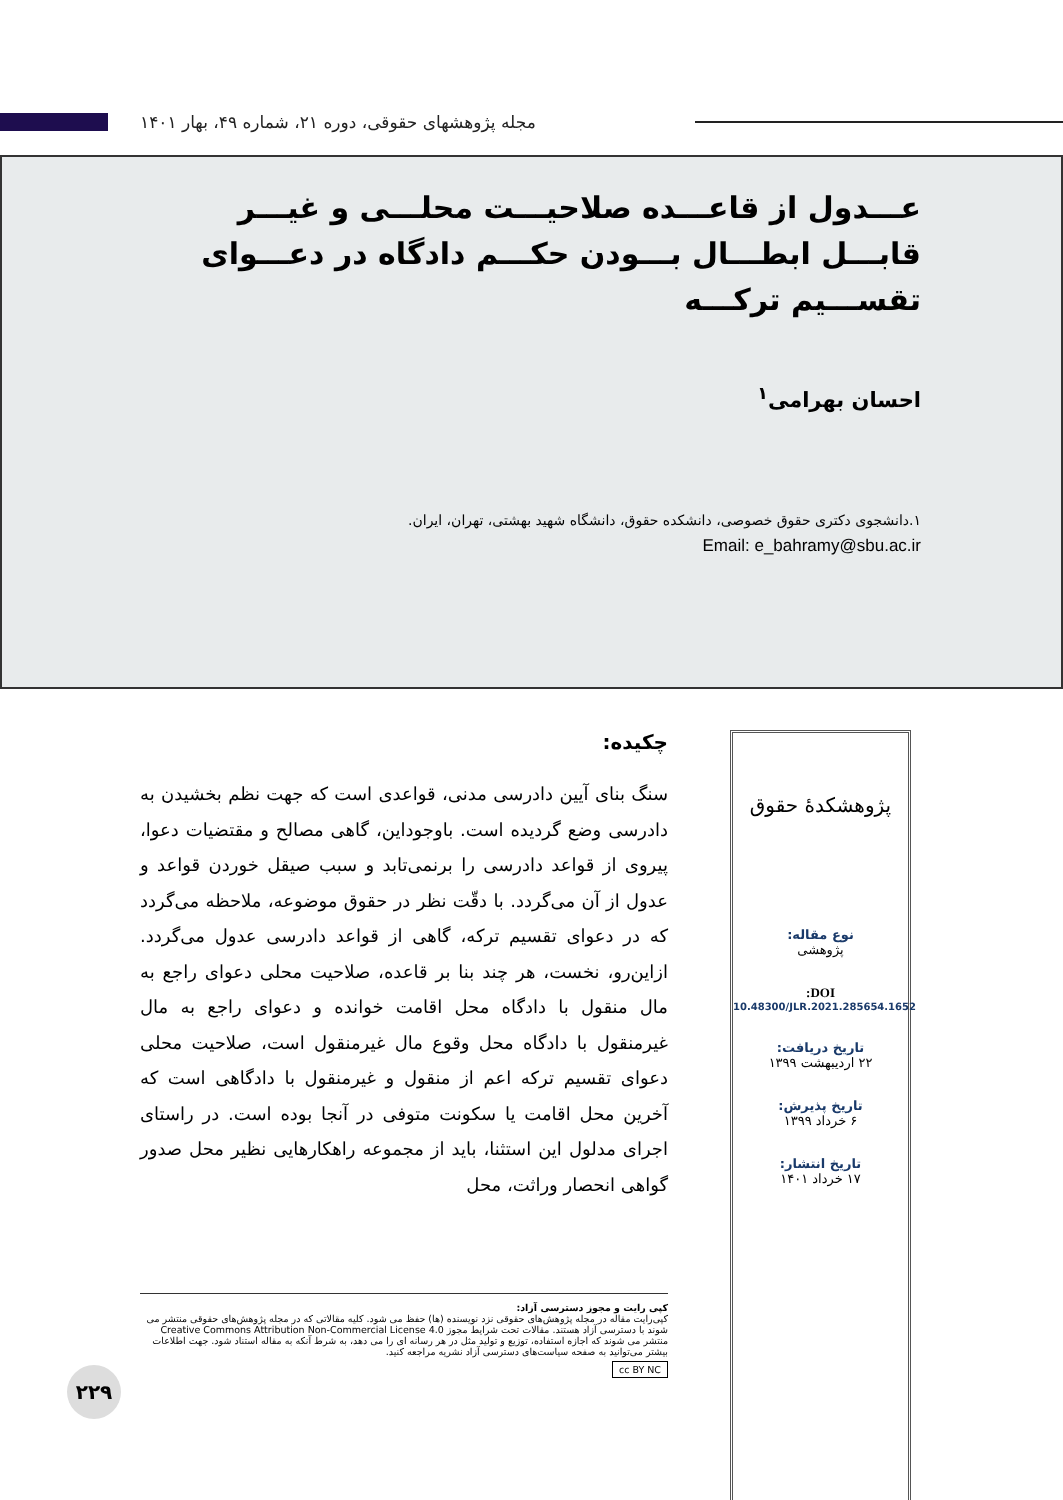مجله پژوهشهای حقوقی، دوره ۲۱، شماره ۴۹، بهار ۱۴۰۱
عـــدول از قاعـــده صلاحیـــت محلـــی و غیـــر قابـــل ابطـــال بـــودن حکـــم دادگاه در دعـــوای تقســـیم ترکـــه
احسان بهرامی<sup>۱</sup>
۱.دانشجوی دکتری حقوق خصوصی، دانشکده حقوق، دانشگاه شهید بهشتی، تهران، ایران.
Email: e_bahramy@sbu.ac.ir
پژوهشکدهٔ حقوق
نوع مقاله:
پژوهشی
DOI:
10.48300/JLR.2021.285654.1652
تاریخ دریافت:
۲۲ اردیبهشت ۱۳۹۹
تاریخ پذیرش:
۶ خرداد ۱۳۹۹
تاریخ انتشار:
۱۷ خرداد ۱۴۰۱
چکیده:
سنگ بنای آیین دادرسی مدنی، قواعدی است که جهت نظم بخشیدن به دادرسی وضع گردیده است. باوجوداین، گاهی مصالح و مقتضیات دعوا، پیروی از قواعد دادرسی را برنمی‌تابد و سبب صیقل خوردن قواعد و عدول از آن می‌گردد. با دقّت نظر در حقوق موضوعه، ملاحظه می‌گردد که در دعوای تقسیم ترکه، گاهی از قواعد دادرسی عدول می‌گردد. ازاین‌رو، نخست، هر چند بنا بر قاعده، صلاحیت محلی دعوای راجع به مال منقول با دادگاه محل اقامت خوانده و دعوای راجع به مال غیرمنقول با دادگاه محل وقوع مال غیرمنقول است، صلاحیت محلی دعوای تقسیم ترکه اعم از منقول و غیرمنقول با دادگاهی است که آخرین محل اقامت یا سکونت متوفی در آنجا بوده است. در راستای اجرای مدلول این استثنا، باید از مجموعه راهکارهایی نظیر محل صدور گواهی انحصار وراثت، محل
کپی رایت و مجوز دسترسی آزاد:
کپی‌رایت مقاله در مجله پژوهش‌های حقوقی نزد نویسنده (ها) حفظ می شود. کلیه مقالاتی که در مجله پژوهش‌های حقوقی منتشر می شوند با دسترسی آزاد هستند. مقالات تحت شرایط مجوز Creative Commons Attribution Non-Commercial License 4.0 منتشر می شوند که اجازه استفاده، توزیع و تولید مثل در هر رسانه ای را می دهد، به شرط آنکه به مقاله استناد شود. جهت اطلاعات بیشتر می‌توانید به صفحه سیاست‌های دسترسی آزاد نشریه مراجعه کنید.
cc BY NC
۲۲۹